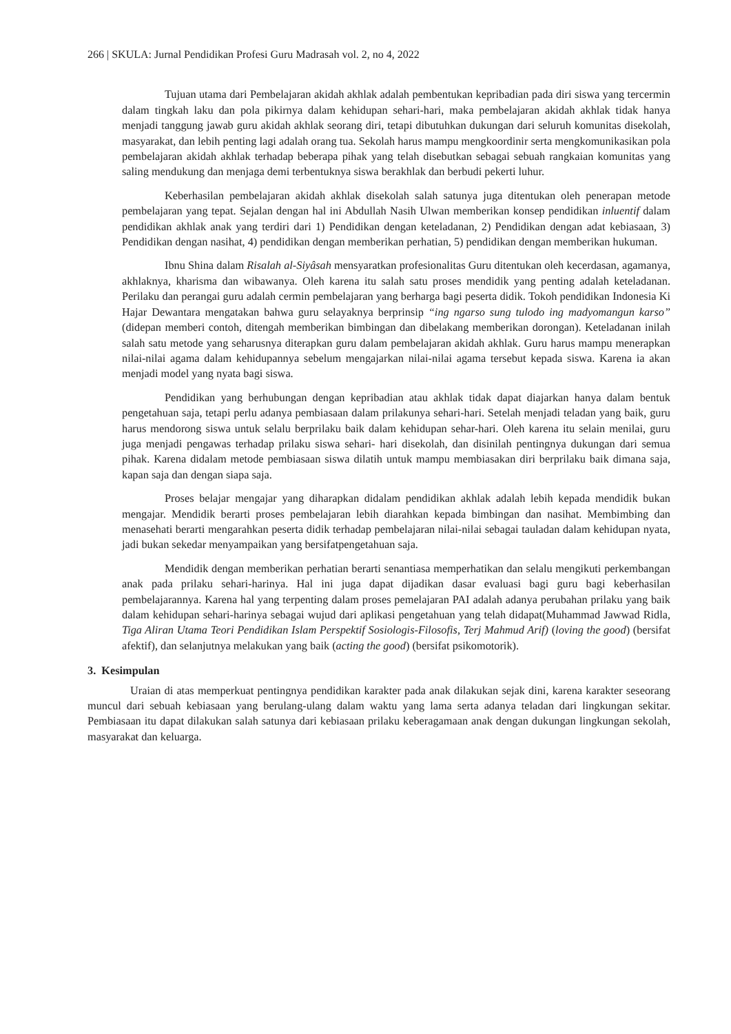266 | SKULA: Jurnal Pendidikan Profesi Guru Madrasah vol. 2, no 4, 2022
Tujuan utama dari Pembelajaran akidah akhlak adalah pembentukan kepribadian pada diri siswa yang tercermin dalam tingkah laku dan pola pikirnya dalam kehidupan sehari-hari, maka pembelajaran akidah akhlak tidak hanya menjadi tanggung jawab guru akidah akhlak seorang diri, tetapi dibutuhkan dukungan dari seluruh komunitas disekolah, masyarakat, dan lebih penting lagi adalah orang tua. Sekolah harus mampu mengkoordinir serta mengkomunikasikan pola pembelajaran akidah akhlak terhadap beberapa pihak yang telah disebutkan sebagai sebuah rangkaian komunitas yang saling mendukung dan menjaga demi terbentuknya siswa berakhlak dan berbudi pekerti luhur.
Keberhasilan pembelajaran akidah akhlak disekolah salah satunya juga ditentukan oleh penerapan metode pembelajaran yang tepat. Sejalan dengan hal ini Abdullah Nasih Ulwan memberikan konsep pendidikan inluentif dalam pendidikan akhlak anak yang terdiri dari 1) Pendidikan dengan keteladanan, 2) Pendidikan dengan adat kebiasaan, 3) Pendidikan dengan nasihat, 4) pendidikan dengan memberikan perhatian, 5) pendidikan dengan memberikan hukuman.
Ibnu Shina dalam Risalah al-Siyâsah mensyaratkan profesionalitas Guru ditentukan oleh kecerdasan, agamanya, akhlaknya, kharisma dan wibawanya. Oleh karena itu salah satu proses mendidik yang penting adalah keteladanan. Perilaku dan perangai guru adalah cermin pembelajaran yang berharga bagi peserta didik. Tokoh pendidikan Indonesia Ki Hajar Dewantara mengatakan bahwa guru selayaknya berprinsip “ing ngarso sung tulodo ing madyomangun karso” (didepan memberi contoh, ditengah memberikan bimbingan dan dibelakang memberikan dorongan). Keteladanan inilah salah satu metode yang seharusnya diterapkan guru dalam pembelajaran akidah akhlak. Guru harus mampu menerapkan nilai-nilai agama dalam kehidupannya sebelum mengajarkan nilai-nilai agama tersebut kepada siswa. Karena ia akan menjadi model yang nyata bagi siswa.
Pendidikan yang berhubungan dengan kepribadian atau akhlak tidak dapat diajarkan hanya dalam bentuk pengetahuan saja, tetapi perlu adanya pembiasaan dalam prilakunya sehari-hari. Setelah menjadi teladan yang baik, guru harus mendorong siswa untuk selalu berprilaku baik dalam kehidupan sehar-hari. Oleh karena itu selain menilai, guru juga menjadi pengawas terhadap prilaku siswa sehari- hari disekolah, dan disinilah pentingnya dukungan dari semua pihak. Karena didalam metode pembiasaan siswa dilatih untuk mampu membiasakan diri berprilaku baik dimana saja, kapan saja dan dengan siapa saja.
Proses belajar mengajar yang diharapkan didalam pendidikan akhlak adalah lebih kepada mendidik bukan mengajar. Mendidik berarti proses pembelajaran lebih diarahkan kepada bimbingan dan nasihat. Membimbing dan menasehati berarti mengarahkan peserta didik terhadap pembelajaran nilai-nilai sebagai tauladan dalam kehidupan nyata, jadi bukan sekedar menyampaikan yang bersifatpengetahuan saja.
Mendidik dengan memberikan perhatian berarti senantiasa memperhatikan dan selalu mengikuti perkembangan anak pada prilaku sehari-harinya. Hal ini juga dapat dijadikan dasar evaluasi bagi guru bagi keberhasilan pembelajarannya. Karena hal yang terpenting dalam proses pemelajaran PAI adalah adanya perubahan prilaku yang baik dalam kehidupan sehari-harinya sebagai wujud dari aplikasi pengetahuan yang telah didapat(Muhammad Jawwad Ridla, Tiga Aliran Utama Teori Pendidikan Islam Perspektif Sosiologis-Filosofis, Terj Mahmud Arif) (loving the good) (bersifat afektif), dan selanjutnya melakukan yang baik (acting the good) (bersifat psikomotorik).
3. Kesimpulan
Uraian di atas memperkuat pentingnya pendidikan karakter pada anak dilakukan sejak dini, karena karakter seseorang muncul dari sebuah kebiasaan yang berulang-ulang dalam waktu yang lama serta adanya teladan dari lingkungan sekitar. Pembiasaan itu dapat dilakukan salah satunya dari kebiasaan prilaku keberagamaan anak dengan dukungan lingkungan sekolah, masyarakat dan keluarga.